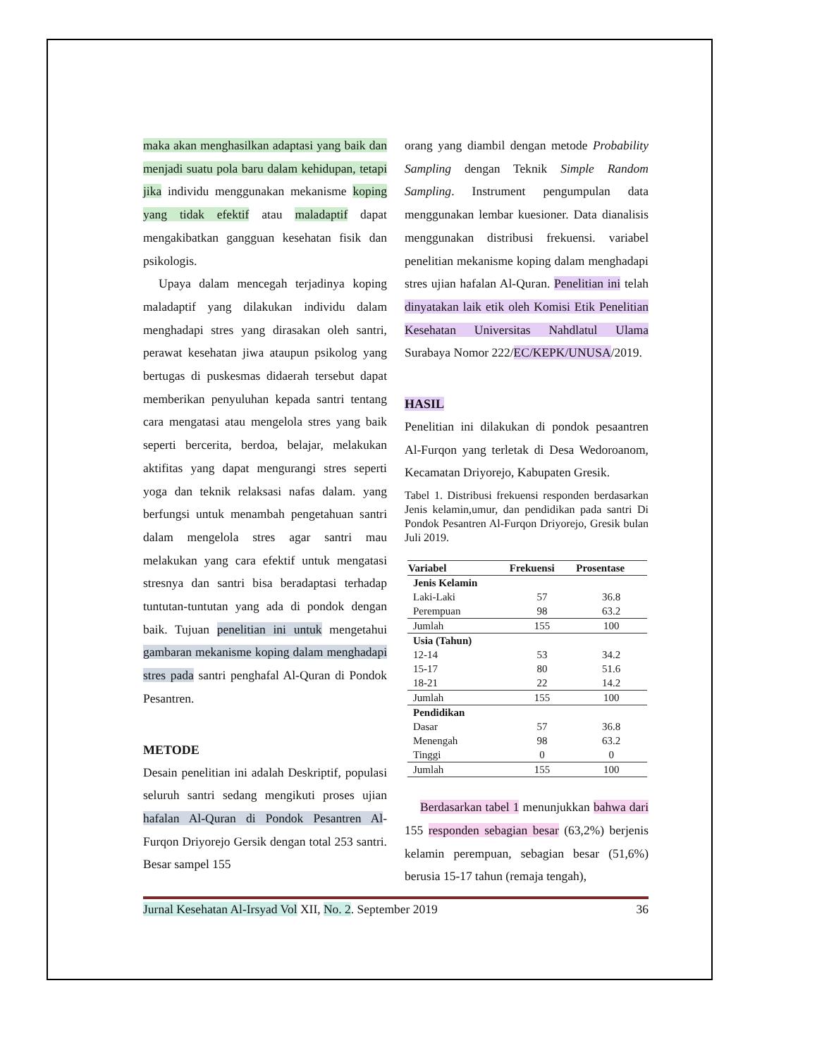maka akan menghasilkan adaptasi yang baik dan menjadi suatu pola baru dalam kehidupan, tetapi jika individu menggunakan mekanisme koping yang tidak efektif atau maladaptif dapat mengakibatkan gangguan kesehatan fisik dan psikologis.
Upaya dalam mencegah terjadinya koping maladaptif yang dilakukan individu dalam menghadapi stres yang dirasakan oleh santri, perawat kesehatan jiwa ataupun psikolog yang bertugas di puskesmas didaerah tersebut dapat memberikan penyuluhan kepada santri tentang cara mengatasi atau mengelola stres yang baik seperti bercerita, berdoa, belajar, melakukan aktifitas yang dapat mengurangi stres seperti yoga dan teknik relaksasi nafas dalam. yang berfungsi untuk menambah pengetahuan santri dalam mengelola stres agar santri mau melakukan yang cara efektif untuk mengatasi stresnya dan santri bisa beradaptasi terhadap tuntutan-tuntutan yang ada di pondok dengan baik. Tujuan penelitian ini untuk mengetahui gambaran mekanisme koping dalam menghadapi stres pada santri penghafal Al-Quran di Pondok Pesantren.
METODE
Desain penelitian ini adalah Deskriptif, populasi seluruh santri sedang mengikuti proses ujian hafalan Al-Quran di Pondok Pesantren Al-Furqon Driyorejo Gersik dengan total 253 santri. Besar sampel 155
orang yang diambil dengan metode Probability Sampling dengan Teknik Simple Random Sampling. Instrument pengumpulan data menggunakan lembar kuesioner. Data dianalisis menggunakan distribusi frekuensi. variabel penelitian mekanisme koping dalam menghadapi stres ujian hafalan Al-Quran. Penelitian ini telah dinyatakan laik etik oleh Komisi Etik Penelitian Kesehatan Universitas Nahdlatul Ulama Surabaya Nomor 222/EC/KEPK/UNUSA/2019.
HASIL
Penelitian ini dilakukan di pondok pesaantren Al-Furqon yang terletak di Desa Wedoroanom, Kecamatan Driyorejo, Kabupaten Gresik.
Tabel 1. Distribusi frekuensi responden berdasarkan Jenis kelamin,umur, dan pendidikan pada santri Di Pondok Pesantren Al-Furqon Driyorejo, Gresik bulan Juli 2019.
| Variabel | Frekuensi | Prosentase |
| --- | --- | --- |
| Jenis Kelamin | | |
| Laki-Laki | 57 | 36.8 |
| Perempuan | 98 | 63.2 |
| Jumlah | 155 | 100 |
| Usia (Tahun) | | |
| 12-14 | 53 | 34.2 |
| 15-17 | 80 | 51.6 |
| 18-21 | 22 | 14.2 |
| Jumlah | 155 | 100 |
| Pendidikan | | |
| Dasar | 57 | 36.8 |
| Menengah | 98 | 63.2 |
| Tinggi | 0 | 0 |
| Jumlah | 155 | 100 |
Berdasarkan tabel 1 menunjukkan bahwa dari 155 responden sebagian besar (63,2%) berjenis kelamin perempuan, sebagian besar (51,6%) berusia 15-17 tahun (remaja tengah),
Jurnal Kesehatan Al-Irsyad Vol XII, No. 2. September 2019 36